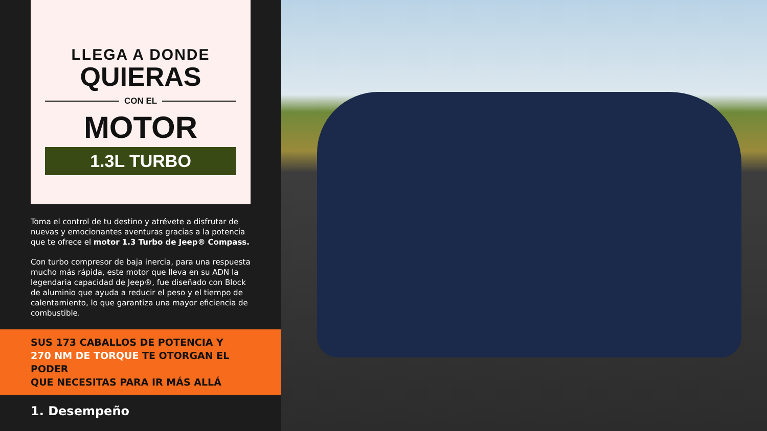LLEGA A DONDE
QUIERAS
CON EL
MOTOR
1.3L TURBO
Toma el control de tu destino y atrévete a disfrutar de nuevas y emocionantes aventuras gracias a la potencia que te ofrece el motor 1.3 Turbo de Jeep® Compass.
Con turbo compresor de baja inercia, para una respuesta mucho más rápida, este motor que lleva en su ADN la legendaria capacidad de Jeep®, fue diseñado con Block de aluminio que ayuda a reducir el peso y el tiempo de calentamiento, lo que garantiza una mayor eficiencia de combustible.
SUS 173 CABALLOS DE POTENCIA Y
270 NM DE TORQUE TE OTORGAN EL PODER
QUE NECESITAS PARA IR MÁS ALLÁ
1. Desempeño